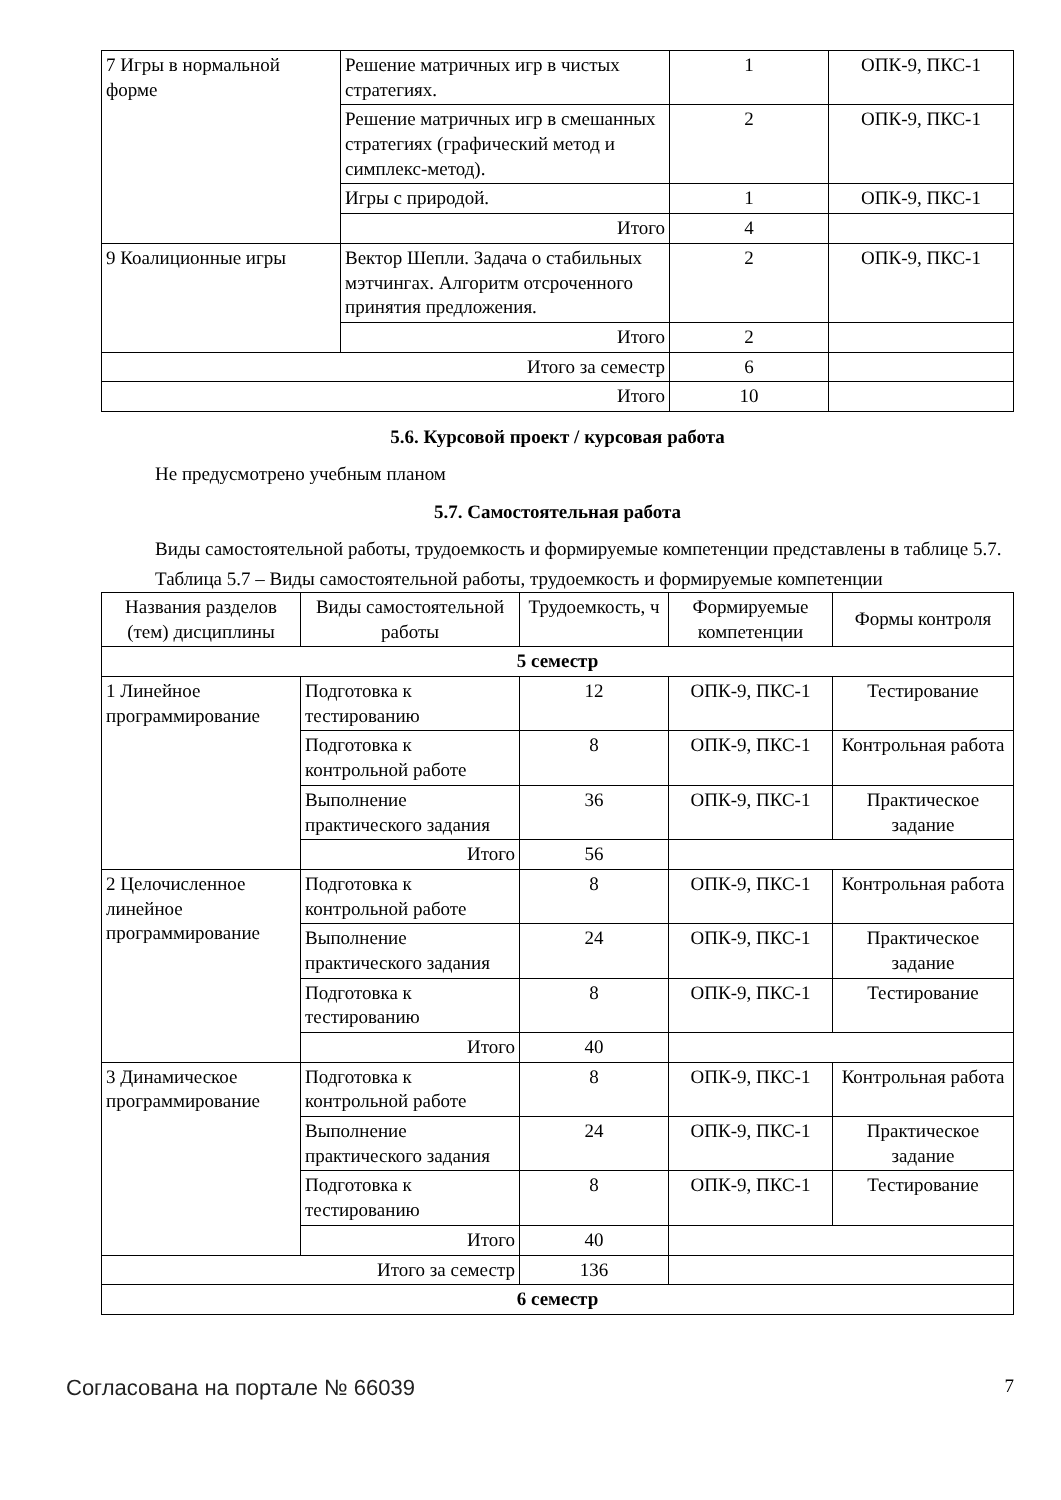| 7 Игры в нормальной форме | Решение матричных игр в чистых стратегиях. | 1 | ОПК-9, ПКС-1 |
| | Решение матричных игр в смешанных стратегиях (графический метод и симплекс-метод). | 2 | ОПК-9, ПКС-1 |
| | Игры с природой. | 1 | ОПК-9, ПКС-1 |
| | Итого | 4 | |
| 9 Коалиционные игры | Вектор Шепли. Задача о стабильных мэтчингах. Алгоритм отсроченного принятия предложения. | 2 | ОПК-9, ПКС-1 |
| | Итого | 2 | |
| Итого за семестр | | 6 | |
| Итого | | 10 | |
5.6. Курсовой проект / курсовая работа
Не предусмотрено учебным планом
5.7. Самостоятельная работа
Виды самостоятельной работы, трудоемкость и формируемые компетенции представлены в таблице 5.7.
Таблица 5.7 – Виды самостоятельной работы, трудоемкость и формируемые компетенции
| Названия разделов (тем) дисциплины | Виды самостоятельной работы | Трудоемкость, ч | Формируемые компетенции | Формы контроля |
| --- | --- | --- | --- | --- |
| 5 семестр | | | | |
| 1 Линейное программирование | Подготовка к тестированию | 12 | ОПК-9, ПКС-1 | Тестирование |
| | Подготовка к контрольной работе | 8 | ОПК-9, ПКС-1 | Контрольная работа |
| | Выполнение практического задания | 36 | ОПК-9, ПКС-1 | Практическое задание |
| | Итого | 56 | | |
| 2 Целочисленное линейное программирование | Подготовка к контрольной работе | 8 | ОПК-9, ПКС-1 | Контрольная работа |
| | Выполнение практического задания | 24 | ОПК-9, ПКС-1 | Практическое задание |
| | Подготовка к тестированию | 8 | ОПК-9, ПКС-1 | Тестирование |
| | Итого | 40 | | |
| 3 Динамическое программирование | Подготовка к контрольной работе | 8 | ОПК-9, ПКС-1 | Контрольная работа |
| | Выполнение практического задания | 24 | ОПК-9, ПКС-1 | Практическое задание |
| | Подготовка к тестированию | 8 | ОПК-9, ПКС-1 | Тестирование |
| | Итого | 40 | | |
| Итого за семестр | | 136 | | |
| 6 семестр | | | | |
Согласована на портале № 66039 7